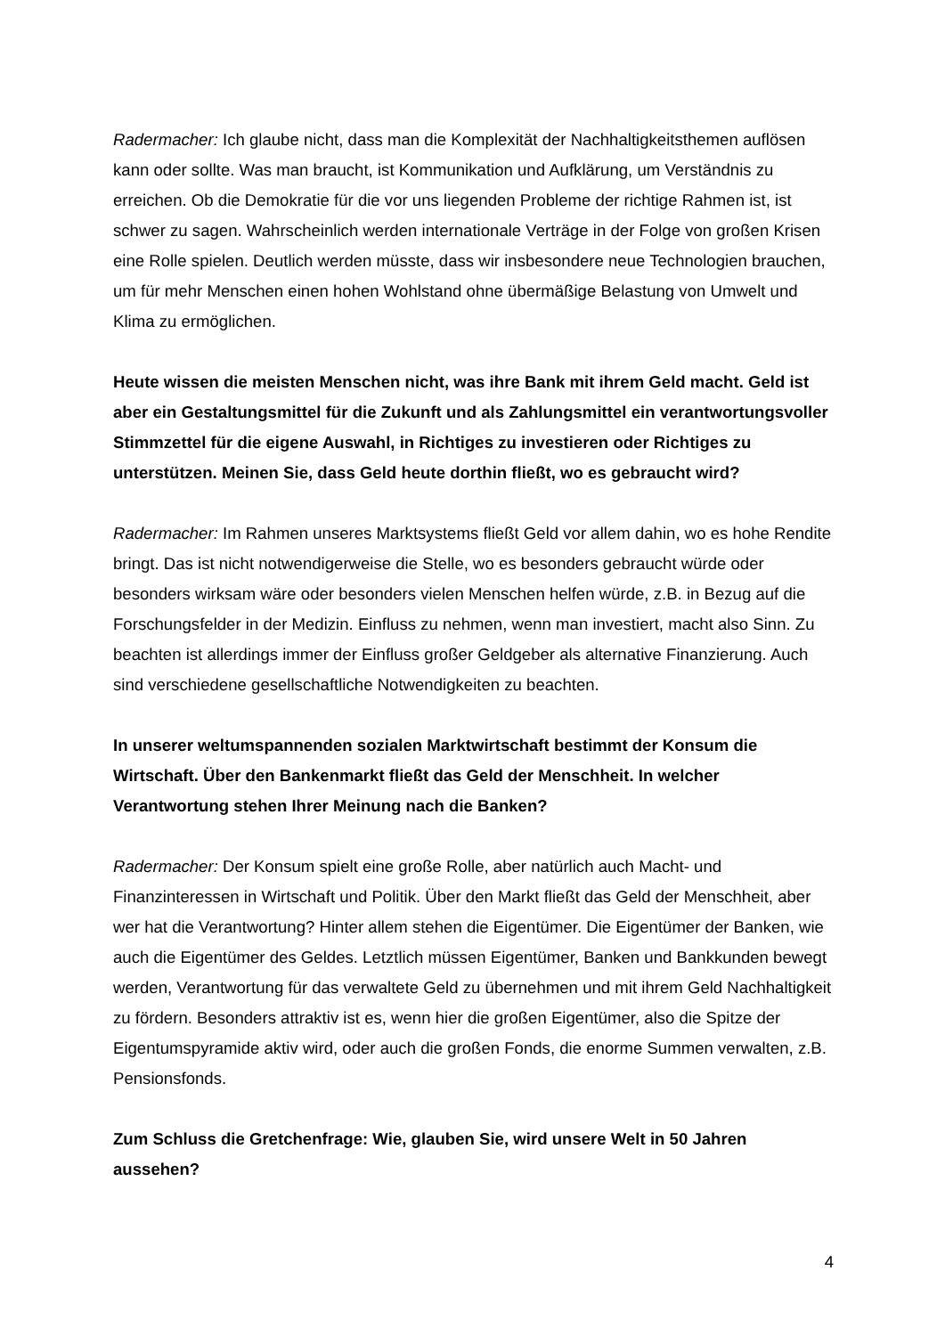Radermacher: Ich glaube nicht, dass man die Komplexität der Nachhaltigkeitsthemen auflösen kann oder sollte. Was man braucht, ist Kommunikation und Aufklärung, um Verständnis zu erreichen. Ob die Demokratie für die vor uns liegenden Probleme der richtige Rahmen ist, ist schwer zu sagen. Wahrscheinlich werden internationale Verträge in der Folge von großen Krisen eine Rolle spielen. Deutlich werden müsste, dass wir insbesondere neue Technologien brauchen, um für mehr Menschen einen hohen Wohlstand ohne übermäßige Belastung von Umwelt und Klima zu ermöglichen.
Heute wissen die meisten Menschen nicht, was ihre Bank mit ihrem Geld macht. Geld ist aber ein Gestaltungsmittel für die Zukunft und als Zahlungsmittel ein verantwortungsvoller Stimmzettel für die eigene Auswahl, in Richtiges zu investieren oder Richtiges zu unterstützen. Meinen Sie, dass Geld heute dorthin fließt, wo es gebraucht wird?
Radermacher: Im Rahmen unseres Marktsystems fließt Geld vor allem dahin, wo es hohe Rendite bringt. Das ist nicht notwendigerweise die Stelle, wo es besonders gebraucht würde oder besonders wirksam wäre oder besonders vielen Menschen helfen würde, z.B. in Bezug auf die Forschungsfelder in der Medizin. Einfluss zu nehmen, wenn man investiert, macht also Sinn. Zu beachten ist allerdings immer der Einfluss großer Geldgeber als alternative Finanzierung. Auch sind verschiedene gesellschaftliche Notwendigkeiten zu beachten.
In unserer weltumspannenden sozialen Marktwirtschaft bestimmt der Konsum die Wirtschaft. Über den Bankenmarkt fließt das Geld der Menschheit. In welcher Verantwortung stehen Ihrer Meinung nach die Banken?
Radermacher: Der Konsum spielt eine große Rolle, aber natürlich auch Macht- und Finanzinteressen in Wirtschaft und Politik. Über den Markt fließt das Geld der Menschheit, aber wer hat die Verantwortung? Hinter allem stehen die Eigentümer. Die Eigentümer der Banken, wie auch die Eigentümer des Geldes. Letztlich müssen Eigentümer, Banken und Bankkunden bewegt werden, Verantwortung für das verwaltete Geld zu übernehmen und mit ihrem Geld Nachhaltigkeit zu fördern. Besonders attraktiv ist es, wenn hier die großen Eigentümer, also die Spitze der Eigentumspyramide aktiv wird, oder auch die großen Fonds, die enorme Summen verwalten, z.B. Pensionsfonds.
Zum Schluss die Gretchenfrage: Wie, glauben Sie, wird unsere Welt in 50 Jahren aussehen?
4